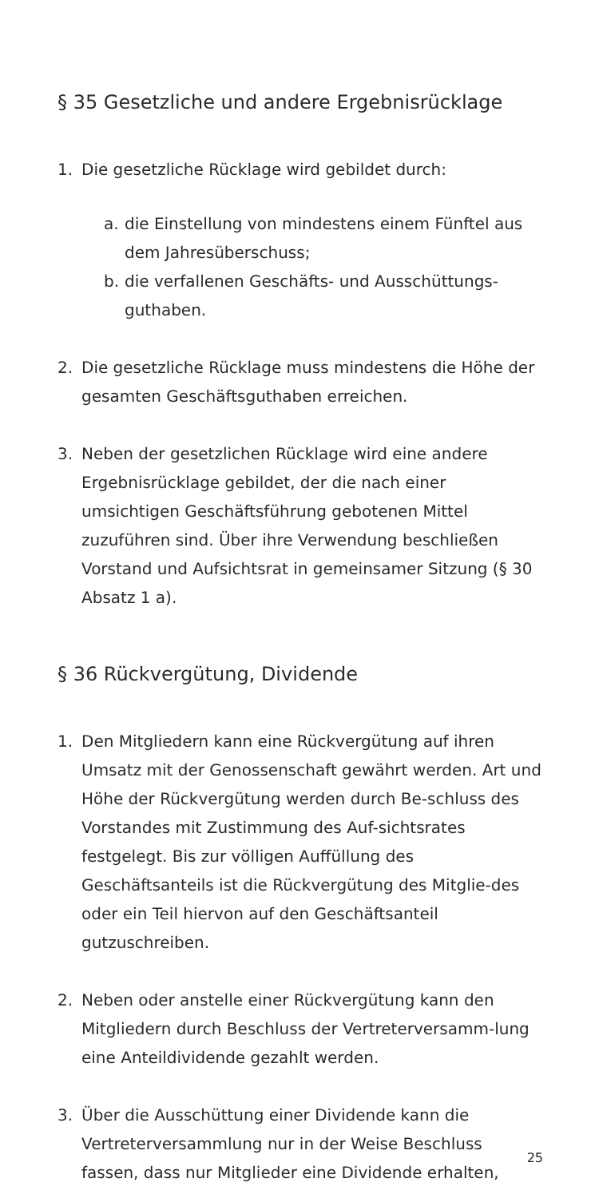§ 35 Gesetzliche und andere Ergebnisrücklage
1. Die gesetzliche Rücklage wird gebildet durch:
a. die Einstellung von mindestens einem Fünftel aus dem Jahresüberschuss;
b. die verfallenen Geschäfts- und Ausschüttungs-guthaben.
2. Die gesetzliche Rücklage muss mindestens die Höhe der gesamten Geschäftsguthaben erreichen.
3. Neben der gesetzlichen Rücklage wird eine andere Ergebnisrücklage gebildet, der die nach einer umsichtigen Geschäftsführung gebotenen Mittel zuzuführen sind. Über ihre Verwendung beschließen Vorstand und Aufsichtsrat in gemeinsamer Sitzung (§ 30 Absatz 1 a).
§ 36 Rückvergütung, Dividende
1. Den Mitgliedern kann eine Rückvergütung auf ihren Umsatz mit der Genossenschaft gewährt werden. Art und Höhe der Rückvergütung werden durch Be-schluss des Vorstandes mit Zustimmung des Auf-sichtsrates festgelegt. Bis zur völligen Auffüllung des Geschäftsanteils ist die Rückvergütung des Mitglie-des oder ein Teil hiervon auf den Geschäftsanteil gutzuschreiben.
2. Neben oder anstelle einer Rückvergütung kann den Mitgliedern durch Beschluss der Vertreterversamm-lung eine Anteildividende gezahlt werden.
3. Über die Ausschüttung einer Dividende kann die Vertreterversammlung nur in der Weise Beschluss fassen, dass nur Mitglieder eine Dividende erhalten,
25